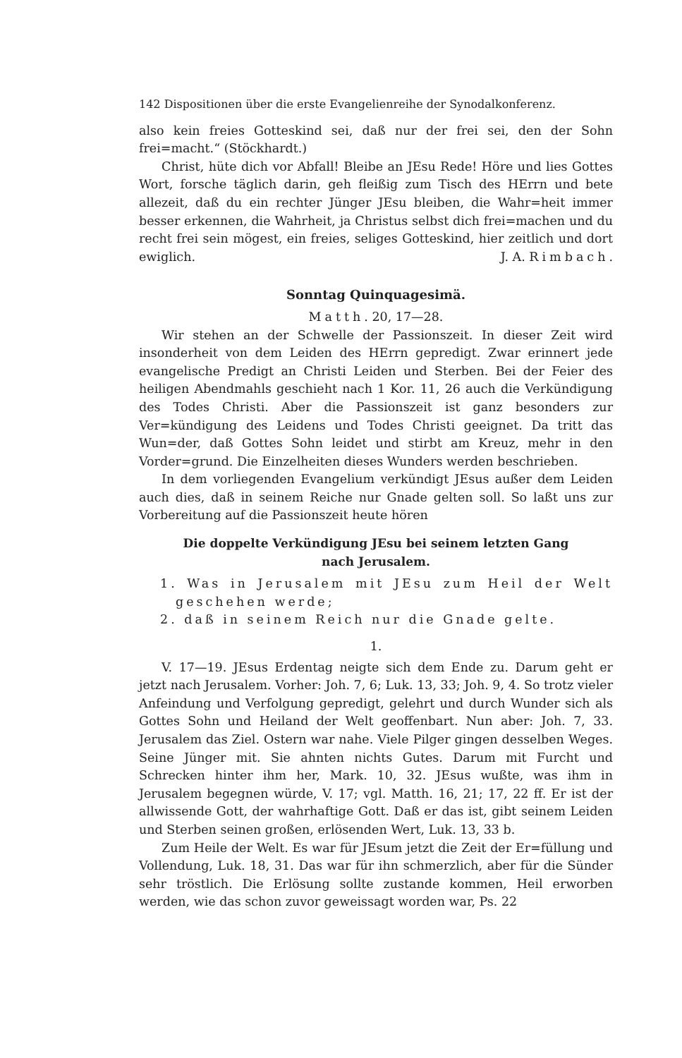142 Dispositionen über die erste Evangelienreihe der Synodalkonferenz.
also kein freies Gotteskind sei, daß nur der frei sei, den der Sohn frei=macht.“ (Stöckhardt.)
Christ, hüte dich vor Abfall! Bleibe an JEsu Rede! Höre und lies Gottes Wort, forsche täglich darin, geh fleißig zum Tisch des HErrn und bete allezeit, daß du ein rechter Jünger JEsu bleiben, die Wahr=heit immer besser erkennen, die Wahrheit, ja Christus selbst dich frei=machen und du recht frei sein mögest, ein freies, seliges Gotteskind, hier zeitlich und dort ewiglich. J. A. Rimbach.
Sonntag Quinquagesimä.
Matth. 20, 17—28.
Wir stehen an der Schwelle der Passionszeit. In dieser Zeit wird insonderheit von dem Leiden des HErrn gepredigt. Zwar erinnert jede evangelische Predigt an Christi Leiden und Sterben. Bei der Feier des heiligen Abendmahls geschieht nach 1 Kor. 11, 26 auch die Verkündigung des Todes Christi. Aber die Passionszeit ist ganz besonders zur Ver=kündigung des Leidens und Todes Christi geeignet. Da tritt das Wun=der, daß Gottes Sohn leidet und stirbt am Kreuz, mehr in den Vorder=grund. Die Einzelheiten dieses Wunders werden beschrieben.
In dem vorliegenden Evangelium verkündigt JEsus außer dem Leiden auch dies, daß in seinem Reiche nur Gnade gelten soll. So laßt uns zur Vorbereitung auf die Passionszeit heute hören
Die doppelte Verkündigung JEsu bei seinem letzten Gang
nach Jerusalem.
1. Was in Jerusalem mit JEsu zum Heil der Welt geschehen werde;
2. daß in seinem Reich nur die Gnade gelte.
1.
V. 17—19. JEsus Erdentag neigte sich dem Ende zu. Darum geht er jetzt nach Jerusalem. Vorher: Joh. 7, 6; Luk. 13, 33; Joh. 9, 4. So trotz vieler Anfeindung und Verfolgung gepredigt, gelehrt und durch Wunder sich als Gottes Sohn und Heiland der Welt geoffenbart. Nun aber: Joh. 7, 33. Jerusalem das Ziel. Ostern war nahe. Viele Pilger gingen desselben Weges. Seine Jünger mit. Sie ahnten nichts Gutes. Darum mit Furcht und Schrecken hinter ihm her, Mark. 10, 32. JEsus wußte, was ihm in Jerusalem begegnen würde, V. 17; vgl. Matth. 16, 21; 17, 22 ff. Er ist der allwissende Gott, der wahrhaftige Gott. Daß er das ist, gibt seinem Leiden und Sterben seinen großen, erlösenden Wert, Luk. 13, 33 b.
Zum Heile der Welt. Es war für JEsum jetzt die Zeit der Er=füllung und Vollendung, Luk. 18, 31. Das war für ihn schmerzlich, aber für die Sünder sehr tröstlich. Die Erlösung sollte zustande kommen, Heil erworben werden, wie das schon zuvor geweissagt worden war, Ps. 22